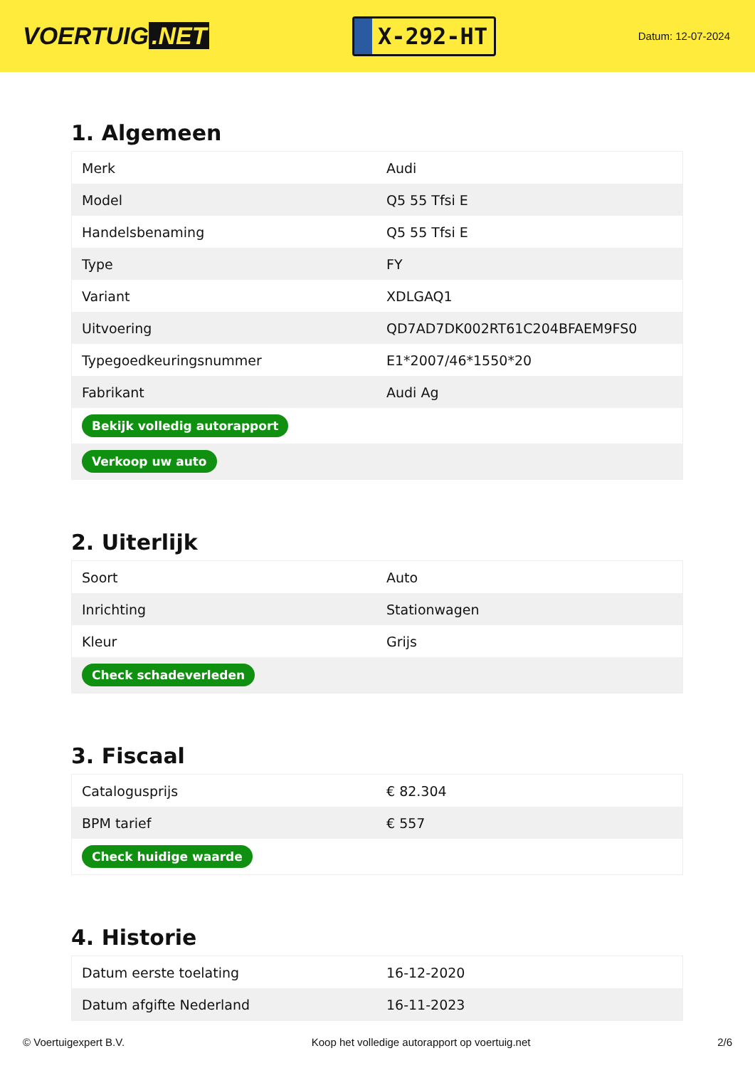VOERTUIG.NET
X-292-HT
Datum: 12-07-2024
1. Algemeen
| Merk | Audi |
| Model | Q5 55 Tfsi E |
| Handelsbenaming | Q5 55 Tfsi E |
| Type | FY |
| Variant | XDLGAQ1 |
| Uitvoering | QD7AD7DK002RT61C204BFAEM9FS0 |
| Typegoedkeuringsnummer | E1*2007/46*1550*20 |
| Fabrikant | Audi Ag |
| Bekijk volledig autorapport | |
| Verkoop uw auto | |
2. Uiterlijk
| Soort | Auto |
| Inrichting | Stationwagen |
| Kleur | Grijs |
| Check schadeverleden | |
3. Fiscaal
| Catalogusprijs | € 82.304 |
| BPM tarief | € 557 |
| Check huidige waarde | |
4. Historie
| Datum eerste toelating | 16-12-2020 |
| Datum afgifte Nederland | 16-11-2023 |
© Voertuigexpert B.V. Koop het volledige autorapport op voertuig.net 2/6